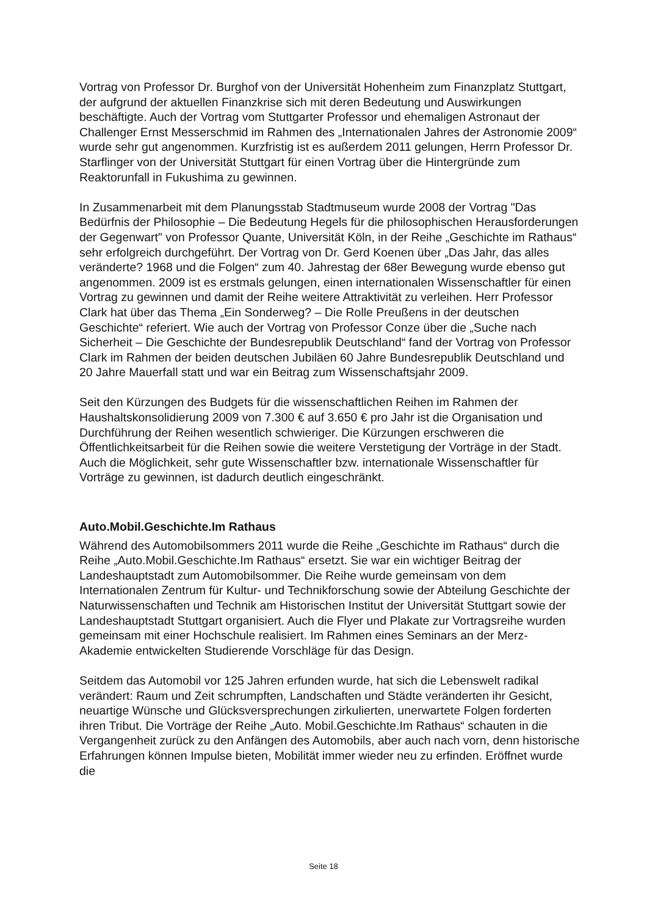Vortrag von Professor Dr. Burghof von der Universität Hohenheim zum Finanzplatz Stuttgart, der aufgrund der aktuellen Finanzkrise sich mit deren Bedeutung und Auswirkungen beschäftigte. Auch der Vortrag vom Stuttgarter Professor und ehemaligen Astronaut der Challenger Ernst Messerschmid im Rahmen des „Internationalen Jahres der Astronomie 2009“ wurde sehr gut angenommen. Kurzfristig ist es außerdem 2011 gelungen, Herrn Professor Dr. Starflinger von der Universität Stuttgart für einen Vortrag über die Hintergründe zum Reaktorunfall in Fukushima zu gewinnen.
In Zusammenarbeit mit dem Planungsstab Stadtmuseum wurde 2008 der Vortrag "Das Bedürfnis der Philosophie – Die Bedeutung Hegels für die philosophischen Herausforderungen der Gegenwart" von Professor Quante, Universität Köln, in der Reihe „Geschichte im Rathaus“ sehr erfolgreich durchgeführt. Der Vortrag von Dr. Gerd Koenen über „Das Jahr, das alles veränderte? 1968 und die Folgen“ zum 40. Jahrestag der 68er Bewegung wurde ebenso gut angenommen. 2009 ist es erstmals gelungen, einen internationalen Wissenschaftler für einen Vortrag zu gewinnen und damit der Reihe weitere Attraktivität zu verleihen. Herr Professor Clark hat über das Thema „Ein Sonderweg? – Die Rolle Preußens in der deutschen Geschichte“ referiert. Wie auch der Vortrag von Professor Conze über die „Suche nach Sicherheit – Die Geschichte der Bundesrepublik Deutschland“ fand der Vortrag von Professor Clark im Rahmen der beiden deutschen Jubiläen 60 Jahre Bundesrepublik Deutschland und 20 Jahre Mauerfall statt und war ein Beitrag zum Wissenschaftsjahr 2009.
Seit den Kürzungen des Budgets für die wissenschaftlichen Reihen im Rahmen der Haushaltskonsolidierung 2009 von 7.300 € auf 3.650 € pro Jahr ist die Organisation und Durchführung der Reihen wesentlich schwieriger. Die Kürzungen erschweren die Öffentlichkeitsarbeit für die Reihen sowie die weitere Verstetigung der Vorträge in der Stadt. Auch die Möglichkeit, sehr gute Wissenschaftler bzw. internationale Wissenschaftler für Vorträge zu gewinnen, ist dadurch deutlich eingeschränkt.
Auto.Mobil.Geschichte.Im Rathaus
Während des Automobilsommers 2011 wurde die Reihe „Geschichte im Rathaus“ durch die Reihe „Auto.Mobil.Geschichte.Im Rathaus“ ersetzt. Sie war ein wichtiger Beitrag der Landeshauptstadt zum Automobilsommer. Die Reihe wurde gemeinsam von dem Internationalen Zentrum für Kultur- und Technikforschung sowie der Abteilung Geschichte der Naturwissenschaften und Technik am Historischen Institut der Universität Stuttgart sowie der Landeshauptstadt Stuttgart organisiert. Auch die Flyer und Plakate zur Vortragsreihe wurden gemeinsam mit einer Hochschule realisiert. Im Rahmen eines Seminars an der Merz-Akademie entwickelten Studierende Vorschläge für das Design.
Seitdem das Automobil vor 125 Jahren erfunden wurde, hat sich die Lebenswelt radikal verändert: Raum und Zeit schrumpften, Landschaften und Städte veränderten ihr Gesicht, neuartige Wünsche und Glücksversprechungen zirkulierten, unerwartete Folgen forderten ihren Tribut. Die Vorträge der Reihe „Auto. Mobil.Geschichte.Im Rathaus“ schauten in die Vergangenheit zurück zu den Anfängen des Automobils, aber auch nach vorn, denn historische Erfahrungen können Impulse bieten, Mobilität immer wieder neu zu erfinden. Eröffnet wurde die
Seite 18